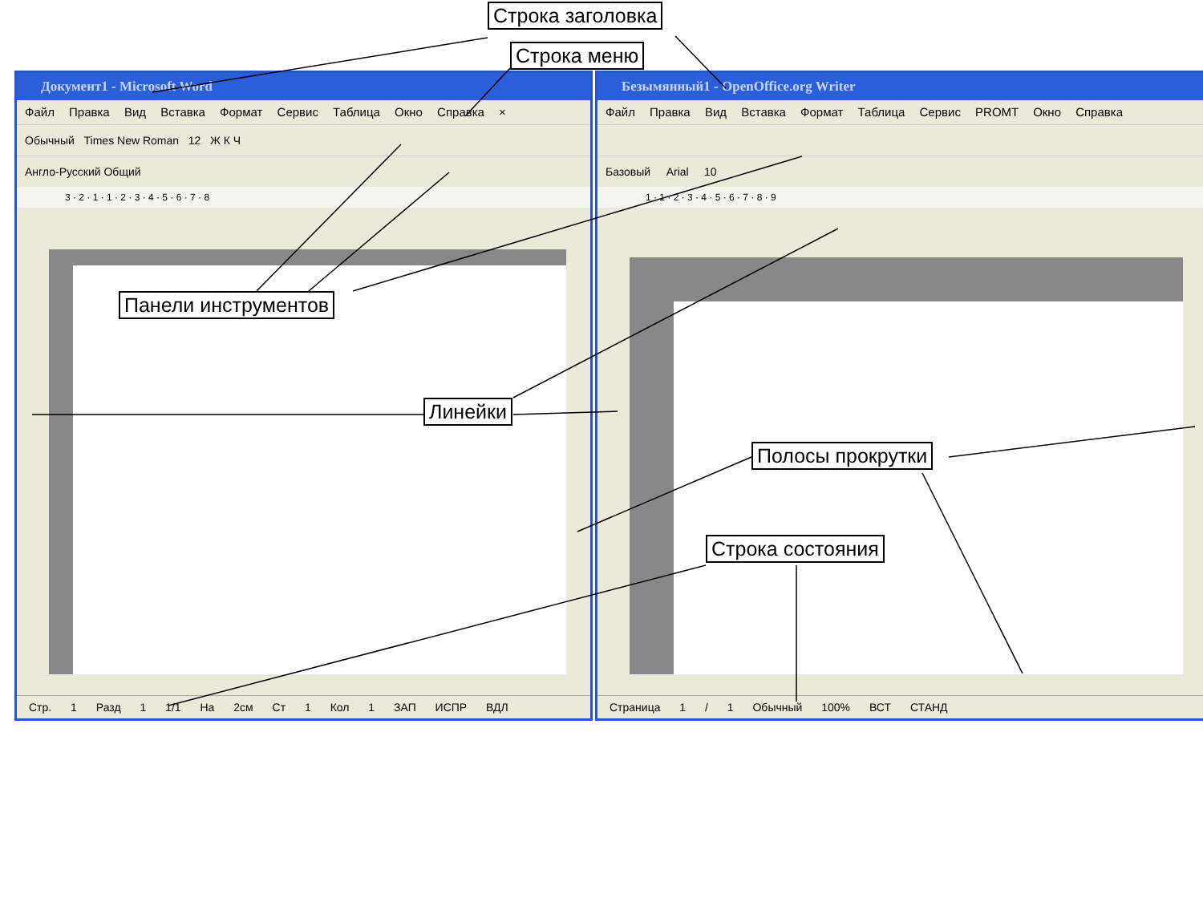Строка заголовка
Строка меню
Документ1 - Microsoft Word
Файл Правка Вид Вставка Формат Сервис Таблица Окно Справка ×
Обычный Times New Roman 12 Ж К Ч
Англо-Русский Общий
3 · 2 · 1 · 1 · 2 · 3 · 4 · 5 · 6 · 7 · 8
Стр. 1 Разд 1 1/1 На 2см Ст 1 Кол 1 ЗАП ИСПР ВДЛ
Безымянный1 - OpenOffice.org Writer
Файл Правка Вид Вставка Формат Таблица Сервис PROMT Окно Справка
Базовый Arial 10
1 · 1 · 2 · 3 · 4 · 5 · 6 · 7 · 8 · 9
Страница 1 / 1 Обычный 100% ВСТ СТАНД
Панели инструментов
Линейки
Полосы прокрутки
Строка состояния